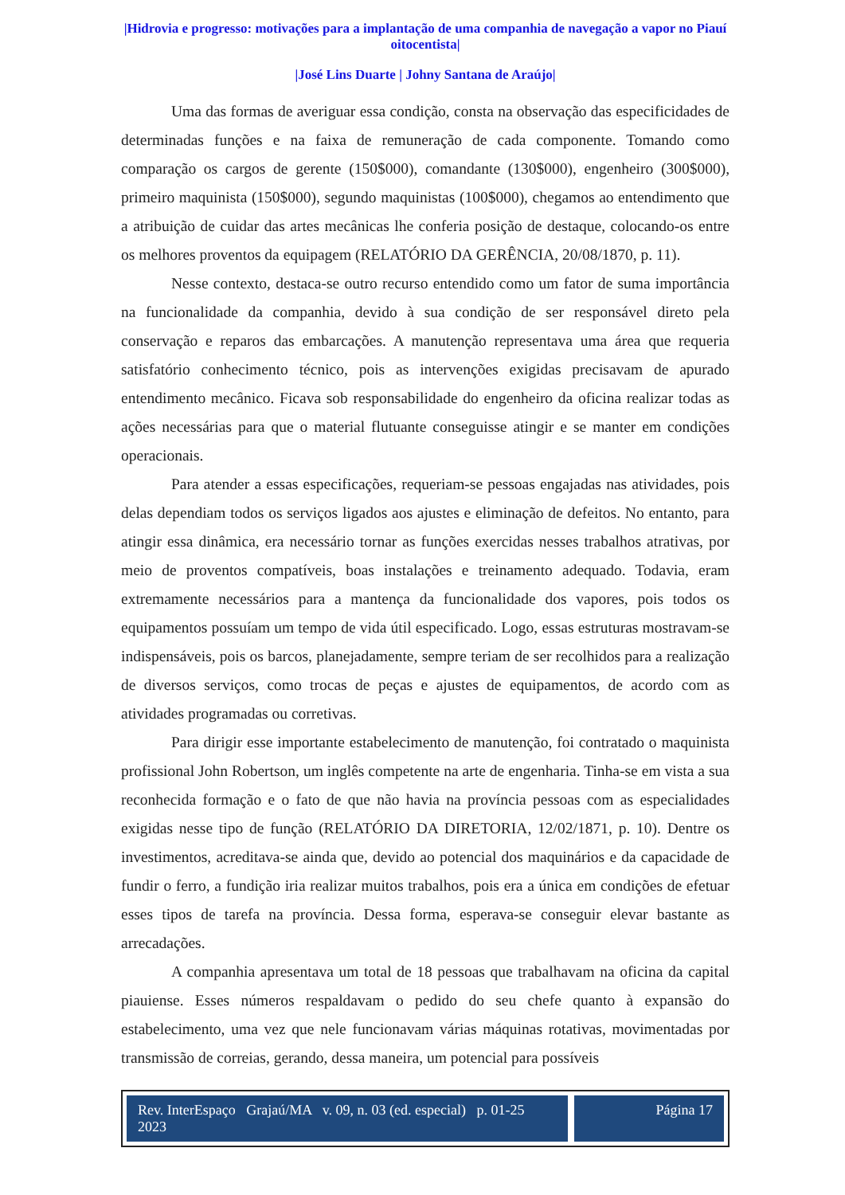|Hidrovia e progresso: motivações para a implantação de uma companhia de navegação a vapor no Piauí oitocentista|
|José Lins Duarte | Johny Santana de Araújo|
Uma das formas de averiguar essa condição, consta na observação das especificidades de determinadas funções e na faixa de remuneração de cada componente. Tomando como comparação os cargos de gerente (150$000), comandante (130$000), engenheiro (300$000), primeiro maquinista (150$000), segundo maquinistas (100$000), chegamos ao entendimento que a atribuição de cuidar das artes mecânicas lhe conferia posição de destaque, colocando-os entre os melhores proventos da equipagem (RELATÓRIO DA GERÊNCIA, 20/08/1870, p. 11).
Nesse contexto, destaca-se outro recurso entendido como um fator de suma importância na funcionalidade da companhia, devido à sua condição de ser responsável direto pela conservação e reparos das embarcações. A manutenção representava uma área que requeria satisfatório conhecimento técnico, pois as intervenções exigidas precisavam de apurado entendimento mecânico. Ficava sob responsabilidade do engenheiro da oficina realizar todas as ações necessárias para que o material flutuante conseguisse atingir e se manter em condições operacionais.
Para atender a essas especificações, requeriam-se pessoas engajadas nas atividades, pois delas dependiam todos os serviços ligados aos ajustes e eliminação de defeitos. No entanto, para atingir essa dinâmica, era necessário tornar as funções exercidas nesses trabalhos atrativas, por meio de proventos compatíveis, boas instalações e treinamento adequado. Todavia, eram extremamente necessários para a mantença da funcionalidade dos vapores, pois todos os equipamentos possuíam um tempo de vida útil especificado. Logo, essas estruturas mostravam-se indispensáveis, pois os barcos, planejadamente, sempre teriam de ser recolhidos para a realização de diversos serviços, como trocas de peças e ajustes de equipamentos, de acordo com as atividades programadas ou corretivas.
Para dirigir esse importante estabelecimento de manutenção, foi contratado o maquinista profissional John Robertson, um inglês competente na arte de engenharia. Tinha-se em vista a sua reconhecida formação e o fato de que não havia na província pessoas com as especialidades exigidas nesse tipo de função (RELATÓRIO DA DIRETORIA, 12/02/1871, p. 10). Dentre os investimentos, acreditava-se ainda que, devido ao potencial dos maquinários e da capacidade de fundir o ferro, a fundição iria realizar muitos trabalhos, pois era a única em condições de efetuar esses tipos de tarefa na província. Dessa forma, esperava-se conseguir elevar bastante as arrecadações.
A companhia apresentava um total de 18 pessoas que trabalhavam na oficina da capital piauiense. Esses números respaldavam o pedido do seu chefe quanto à expansão do estabelecimento, uma vez que nele funcionavam várias máquinas rotativas, movimentadas por transmissão de correias, gerando, dessa maneira, um potencial para possíveis
Rev. InterEspaço Grajaú/MA v. 09, n. 03 (ed. especial) p. 01-25 2023
Página 17